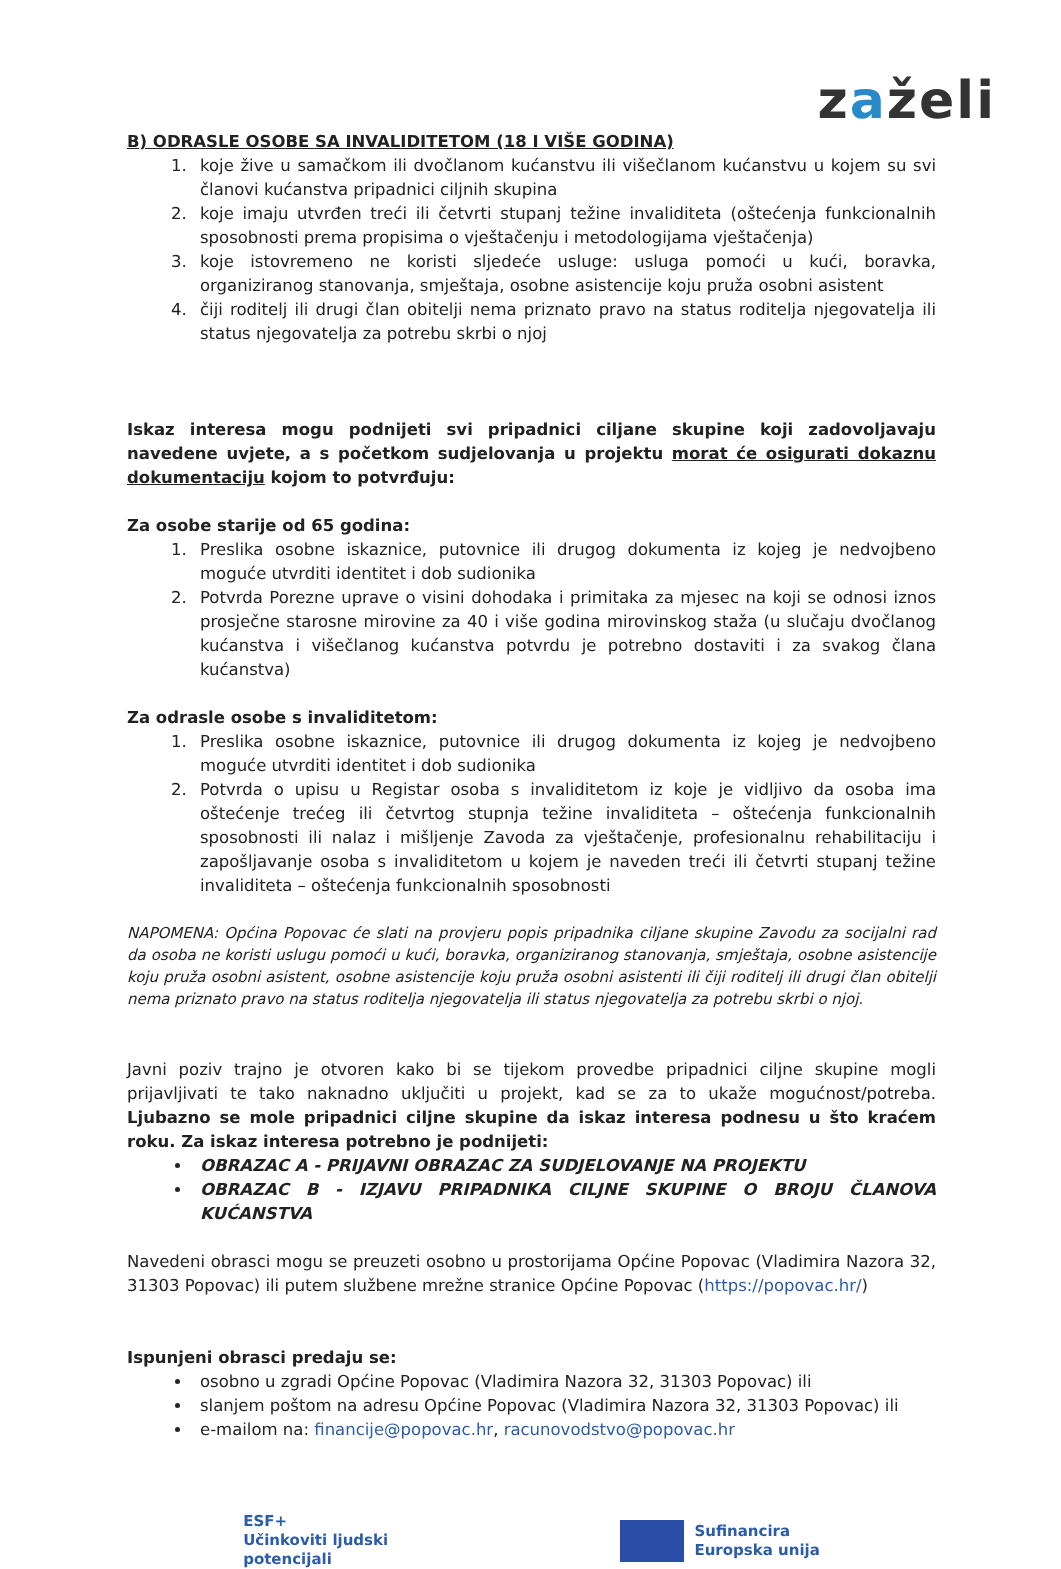zaželi
B) ODRASLE OSOBE SA INVALIDITETOM (18 I VIŠE GODINA)
1. koje žive u samačkom ili dvočlanom kućanstvu ili višečlanom kućanstvu u kojem su svi članovi kućanstva pripadnici ciljnih skupina
2. koje imaju utvrđen treći ili četvrti stupanj težine invaliditeta (oštećenja funkcionalnih sposobnosti prema propisima o vještačenju i metodologijama vještačenja)
3. koje istovremeno ne koristi sljedeće usluge: usluga pomoći u kući, boravka, organiziranog stanovanja, smještaja, osobne asistencije koju pruža osobni asistent
4. čiji roditelj ili drugi član obitelji nema priznato pravo na status roditelja njegovatelja ili status njegovatelja za potrebu skrbi o njoj
Iskaz interesa mogu podnijeti svi pripadnici ciljane skupine koji zadovoljavaju navedene uvjete, a s početkom sudjelovanja u projektu morat će osigurati dokaznu dokumentaciju kojom to potvrđuju:
Za osobe starije od 65 godina:
1. Preslika osobne iskaznice, putovnice ili drugog dokumenta iz kojeg je nedvojbeno moguće utvrditi identitet i dob sudionika
2. Potvrda Porezne uprave o visini dohodaka i primitaka za mjesec na koji se odnosi iznos prosječne starosne mirovine za 40 i više godina mirovinskog staža (u slučaju dvočlanog kućanstva i višečlanog kućanstva potvrdu je potrebno dostaviti i za svakog člana kućanstva)
Za odrasle osobe s invaliditetom:
1. Preslika osobne iskaznice, putovnice ili drugog dokumenta iz kojeg je nedvojbeno moguće utvrditi identitet i dob sudionika
2. Potvrda o upisu u Registar osoba s invaliditetom iz koje je vidljivo da osoba ima oštećenje trećeg ili četvrtog stupnja težine invaliditeta – oštećenja funkcionalnih sposobnosti ili nalaz i mišljenje Zavoda za vještačenje, profesionalnu rehabilitaciju i zapošljavanje osoba s invaliditetom u kojem je naveden treći ili četvrti stupanj težine invaliditeta – oštećenja funkcionalnih sposobnosti
NAPOMENA: Općina Popovac će slati na provjeru popis pripadnika ciljane skupine Zavodu za socijalni rad da osoba ne koristi uslugu pomoći u kući, boravka, organiziranog stanovanja, smještaja, osobne asistencije koju pruža osobni asistent, osobne asistencije koju pruža osobni asistenti ili čiji roditelj ili drugi član obitelji nema priznato pravo na status roditelja njegovatelja ili status njegovatelja za potrebu skrbi o njoj.
Javni poziv trajno je otvoren kako bi se tijekom provedbe pripadnici ciljne skupine mogli prijavljivati te tako naknadno uključiti u projekt, kad se za to ukaže mogućnost/potreba. Ljubazno se mole pripadnici ciljne skupine da iskaz interesa podnesu u što kraćem roku. Za iskaz interesa potrebno je podnijeti:
OBRAZAC A - PRIJAVNI OBRAZAC ZA SUDJELOVANJE NA PROJEKTU
OBRAZAC B - IZJAVU PRIPADNIKA CILJNE SKUPINE O BROJU ČLANOVA KUĆANSTVA
Navedeni obrasci mogu se preuzeti osobno u prostorijama Općine Popovac (Vladimira Nazora 32, 31303 Popovac) ili putem službene mrežne stranice Općine Popovac (https://popovac.hr/)
Ispunjeni obrasci predaju se:
osobno u zgradi Općine Popovac (Vladimira Nazora 32, 31303 Popovac) ili
slanjem poštom na adresu Općine Popovac (Vladimira Nazora 32, 31303 Popovac) ili
e-mailom na: financije@popovac.hr, racunovodstvo@popovac.hr
ESF+
Učinkoviti ljudski
potencijali
Sufinancira
Europska unija